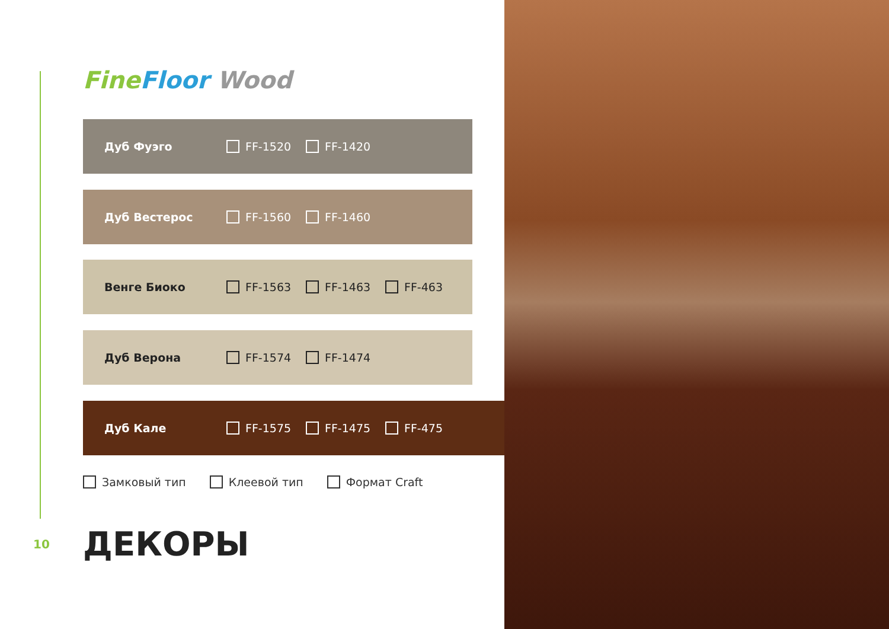Fine Floor Wood
Дуб Фуэго FF-1520 FF-1420
Дуб Вестерос FF-1560 FF-1460
Венге Биоко FF-1563 FF-1463 FF-463
Дуб Верона FF-1574 FF-1474
Дуб Кале FF-1575 FF-1475 FF-475
Замковый тип Клеевой тип Формат Craft
10 ДЕКОРЫ